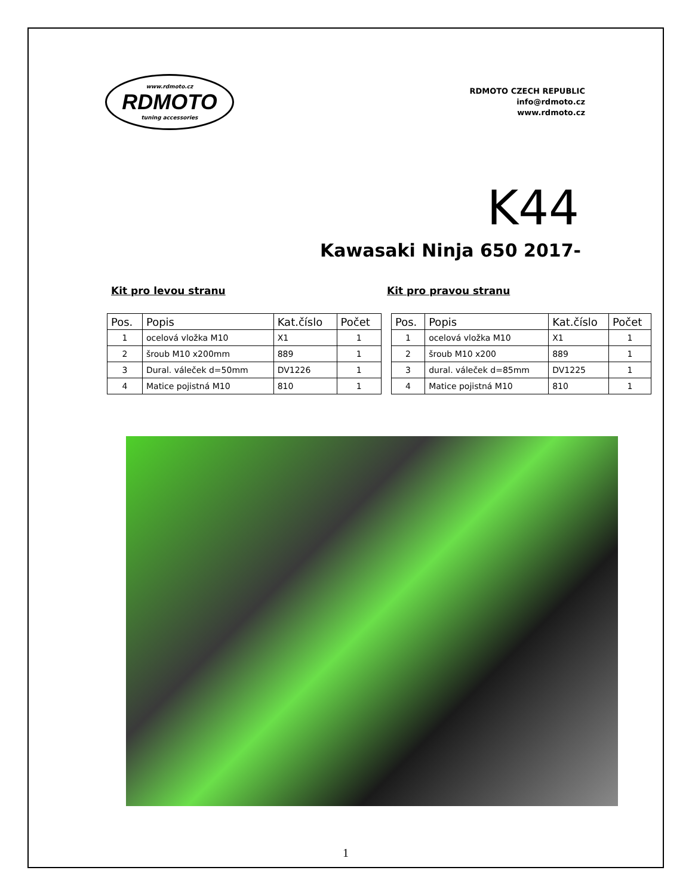www.rdmoto.cz
RDMOTO
tuning accessories
RDMOTO CZECH REPUBLIC
info@rdmoto.cz
www.rdmoto.cz
K44
Kawasaki Ninja 650 2017-
Kit pro levou stranu Kit pro pravou stranu
| Pos. | Popis | Kat.číslo | Počet |
| --- | --- | --- | --- |
| 1 | ocelová vložka M10 | X1 | 1 |
| 2 | šroub M10 x200mm | 889 | 1 |
| 3 | Dural. váleček d=50mm | DV1226 | 1 |
| 4 | Matice pojistná M10 | 810 | 1 |
| Pos. | Popis | Kat.číslo | Počet |
| --- | --- | --- | --- |
| 1 | ocelová vložka M10 | X1 | 1 |
| 2 | šroub M10 x200 | 889 | 1 |
| 3 | dural. váleček d=85mm | DV1225 | 1 |
| 4 | Matice pojistná M10 | 810 | 1 |
1